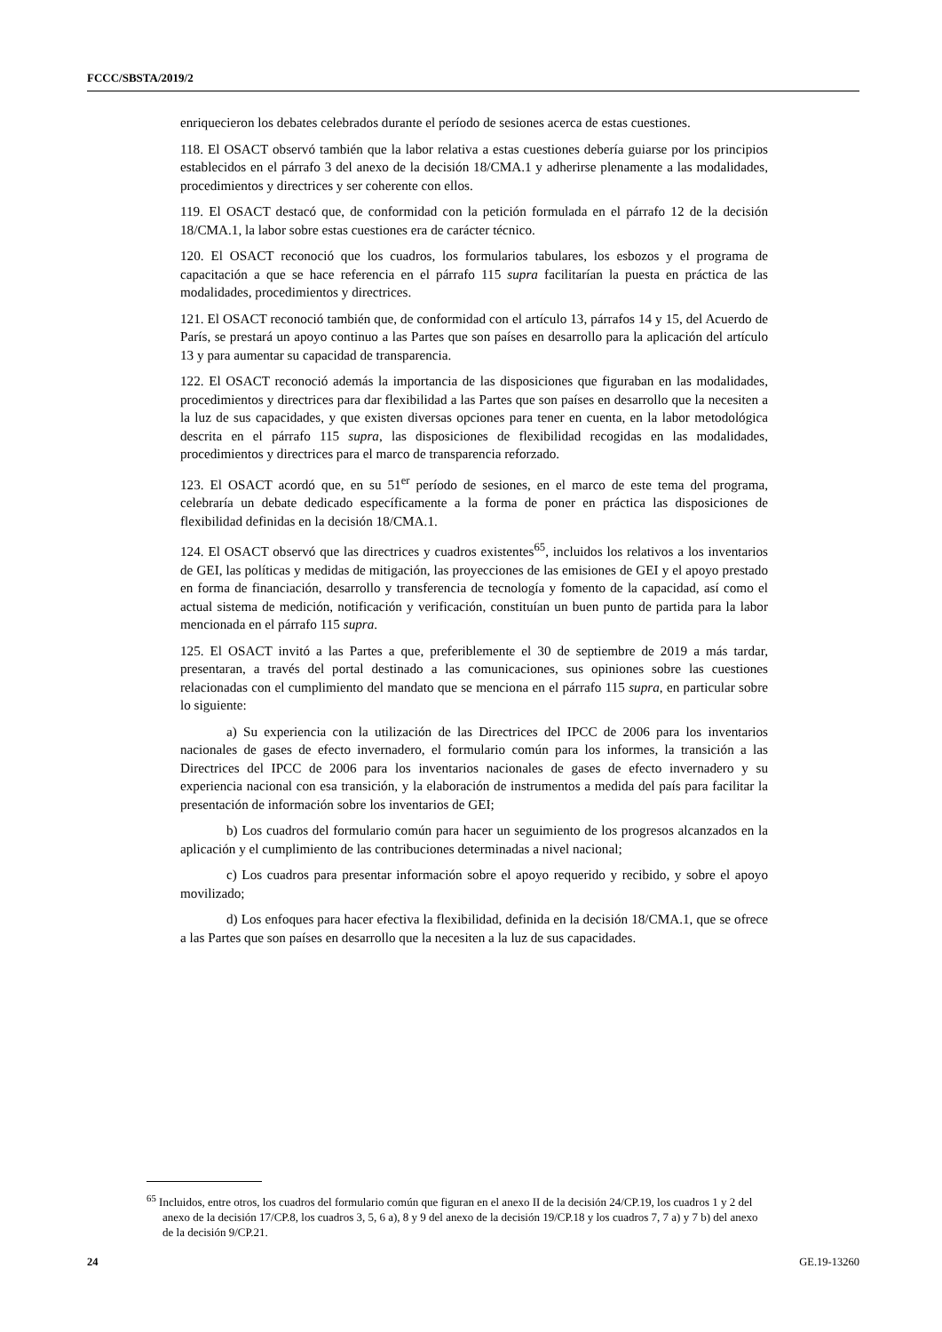FCCC/SBSTA/2019/2
enriquecieron los debates celebrados durante el período de sesiones acerca de estas cuestiones.
118. El OSACT observó también que la labor relativa a estas cuestiones debería guiarse por los principios establecidos en el párrafo 3 del anexo de la decisión 18/CMA.1 y adherirse plenamente a las modalidades, procedimientos y directrices y ser coherente con ellos.
119. El OSACT destacó que, de conformidad con la petición formulada en el párrafo 12 de la decisión 18/CMA.1, la labor sobre estas cuestiones era de carácter técnico.
120. El OSACT reconoció que los cuadros, los formularios tabulares, los esbozos y el programa de capacitación a que se hace referencia en el párrafo 115 supra facilitarían la puesta en práctica de las modalidades, procedimientos y directrices.
121. El OSACT reconoció también que, de conformidad con el artículo 13, párrafos 14 y 15, del Acuerdo de París, se prestará un apoyo continuo a las Partes que son países en desarrollo para la aplicación del artículo 13 y para aumentar su capacidad de transparencia.
122. El OSACT reconoció además la importancia de las disposiciones que figuraban en las modalidades, procedimientos y directrices para dar flexibilidad a las Partes que son países en desarrollo que la necesiten a la luz de sus capacidades, y que existen diversas opciones para tener en cuenta, en la labor metodológica descrita en el párrafo 115 supra, las disposiciones de flexibilidad recogidas en las modalidades, procedimientos y directrices para el marco de transparencia reforzado.
123. El OSACT acordó que, en su 51<sup>er</sup> período de sesiones, en el marco de este tema del programa, celebraría un debate dedicado específicamente a la forma de poner en práctica las disposiciones de flexibilidad definidas en la decisión 18/CMA.1.
124. El OSACT observó que las directrices y cuadros existentes<sup>65</sup>, incluidos los relativos a los inventarios de GEI, las políticas y medidas de mitigación, las proyecciones de las emisiones de GEI y el apoyo prestado en forma de financiación, desarrollo y transferencia de tecnología y fomento de la capacidad, así como el actual sistema de medición, notificación y verificación, constituían un buen punto de partida para la labor mencionada en el párrafo 115 supra.
125. El OSACT invitó a las Partes a que, preferiblemente el 30 de septiembre de 2019 a más tardar, presentaran, a través del portal destinado a las comunicaciones, sus opiniones sobre las cuestiones relacionadas con el cumplimiento del mandato que se menciona en el párrafo 115 supra, en particular sobre lo siguiente:
a) Su experiencia con la utilización de las Directrices del IPCC de 2006 para los inventarios nacionales de gases de efecto invernadero, el formulario común para los informes, la transición a las Directrices del IPCC de 2006 para los inventarios nacionales de gases de efecto invernadero y su experiencia nacional con esa transición, y la elaboración de instrumentos a medida del país para facilitar la presentación de información sobre los inventarios de GEI;
b) Los cuadros del formulario común para hacer un seguimiento de los progresos alcanzados en la aplicación y el cumplimiento de las contribuciones determinadas a nivel nacional;
c) Los cuadros para presentar información sobre el apoyo requerido y recibido, y sobre el apoyo movilizado;
d) Los enfoques para hacer efectiva la flexibilidad, definida en la decisión 18/CMA.1, que se ofrece a las Partes que son países en desarrollo que la necesiten a la luz de sus capacidades.
<sup>65</sup> Incluidos, entre otros, los cuadros del formulario común que figuran en el anexo II de la decisión 24/CP.19, los cuadros 1 y 2 del anexo de la decisión 17/CP.8, los cuadros 3, 5, 6 a), 8 y 9 del anexo de la decisión 19/CP.18 y los cuadros 7, 7 a) y 7 b) del anexo de la decisión 9/CP.21.
24 GE.19-13260